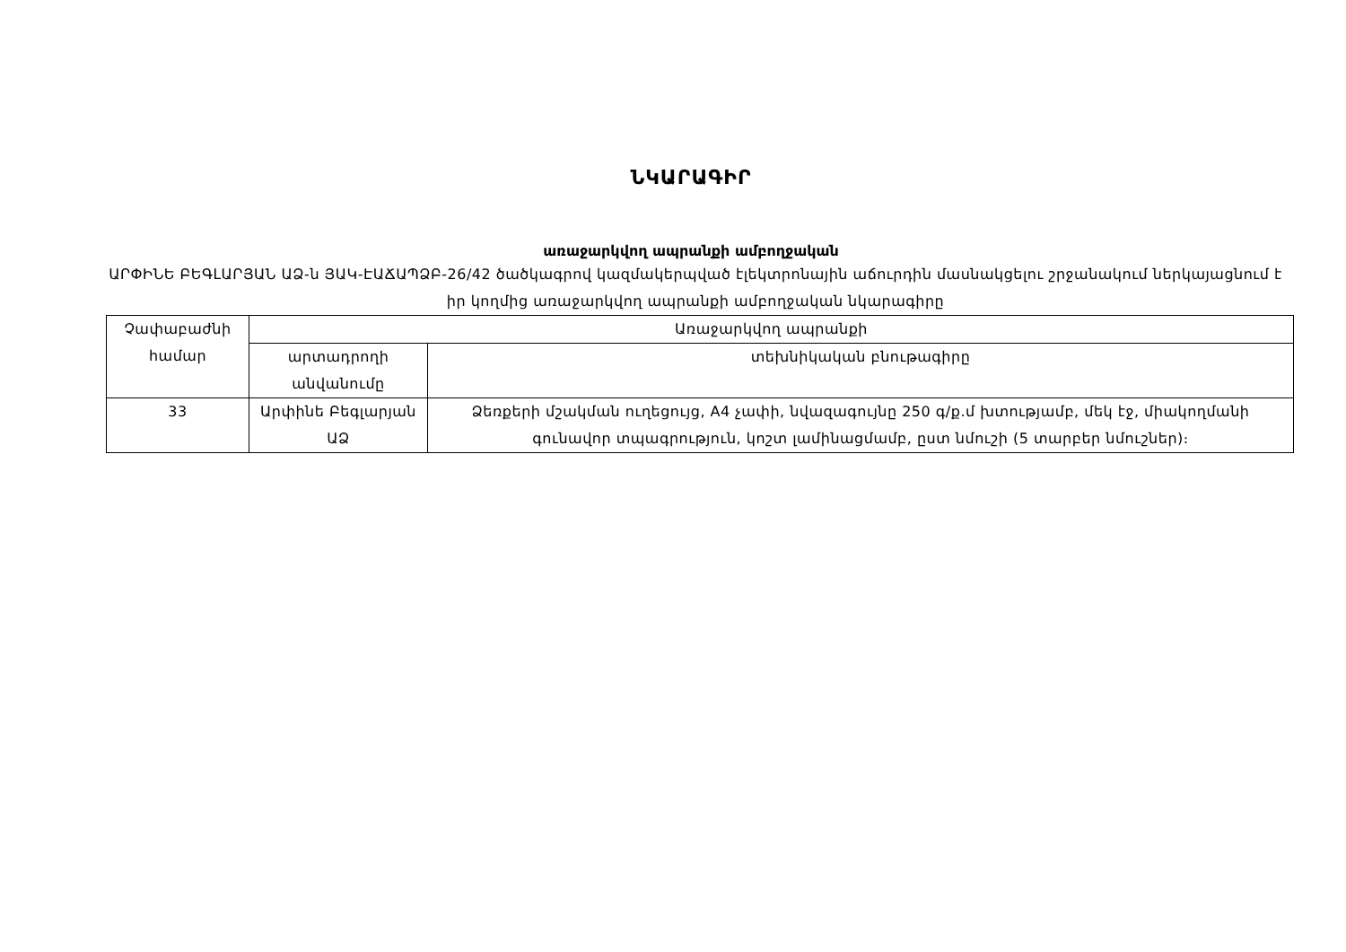ՆԿԱՐԱԳԻՐ
առաջարկվող ապրանքի ամբողջական
ԱՐՓԻՆԵ ԲԵԳԼԱՐՅԱՆ ԱՁ-ն ՅԱԿ-ԷԱՃԱՊՁԲ-26/42 ծածկագրով կազմակերպված էլեկտրոնային աճուրդին մասնակցելու շրջանակում ներկայացնում է իր կողմից առաջարկվող ապրանքի ամբողջական նկարագիրը
| Չափաբաժնի համար | Առաջարկվող ապրանքի | |
| --- | --- | --- |
| | արտադրողի անվանումը | տեխնիկական բնութագիրը |
| 33 | Արփինե Բեգլարյան ԱՁ | Ձեռքերի մշակման ուղեցույց, A4 չափի, նվազագույնը 250 գ/ք.մ խտությամբ, մեկ էջ, միակողմանի գունավոր տպագրություն, կոշտ լամինացմամբ, ըստ նմուշի (5 տարբեր նմուշներ)։ |